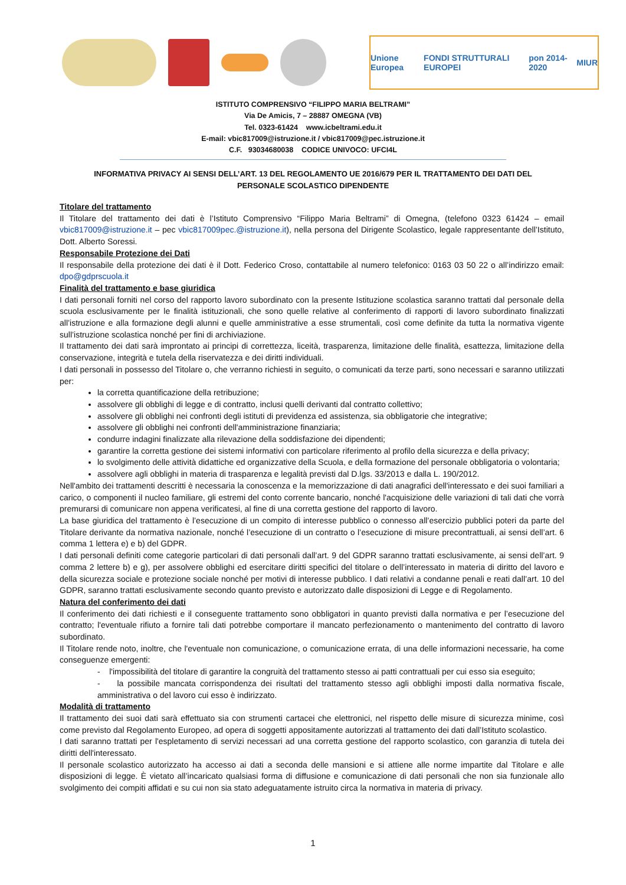Unione Europea FONDI STRUTTURALI EUROPEI pon 2014-2020 MIUR
ISTITUTO COMPRENSIVO “FILIPPO MARIA BELTRAMI”
Via De Amicis, 7 – 28887 OMEGNA (VB)
Tel. 0323-61424 www.icbeltrami.edu.it
E-mail: vbic817009@istruzione.it / vbic817009@pec.istruzione.it
C.F. 93034680038 CODICE UNIVOCO: UFCI4L
INFORMATIVA PRIVACY AI SENSI DELL’ART. 13 DEL REGOLAMENTO UE 2016/679 PER IL TRATTAMENTO DEI DATI DEL
PERSONALE SCOLASTICO DIPENDENTE
Titolare del trattamento
Il Titolare del trattamento dei dati è l’Istituto Comprensivo “Filippo Maria Beltrami” di Omegna, (telefono 0323 61424 – email vbic817009@istruzione.it – pec vbic817009pec.@istruzione.it), nella persona del Dirigente Scolastico, legale rappresentante dell’Istituto, Dott. Alberto Soressi.
Responsabile Protezione dei Dati
Il responsabile della protezione dei dati è il Dott. Federico Croso, contattabile al numero telefonico: 0163 03 50 22 o all’indirizzo email: dpo@gdprscuola.it
Finalità del trattamento e base giuridica
I dati personali forniti nel corso del rapporto lavoro subordinato con la presente Istituzione scolastica saranno trattati dal personale della scuola esclusivamente per le finalità istituzionali, che sono quelle relative al conferimento di rapporti di lavoro subordinato finalizzati all’istruzione e alla formazione degli alunni e quelle amministrative a esse strumentali, così come definite da tutta la normativa vigente sull’istruzione scolastica nonché per fini di archiviazione.
Il trattamento dei dati sarà improntato ai principi di correttezza, liceità, trasparenza, limitazione delle finalità, esattezza, limitazione della conservazione, integrità e tutela della riservatezza e dei diritti individuali.
I dati personali in possesso del Titolare o, che verranno richiesti in seguito, o comunicati da terze parti, sono necessari e saranno utilizzati per:
la corretta quantificazione della retribuzione;
assolvere gli obblighi di legge e di contratto, inclusi quelli derivanti dal contratto collettivo;
assolvere gli obblighi nei confronti degli istituti di previdenza ed assistenza, sia obbligatorie che integrative;
assolvere gli obblighi nei confronti dell'amministrazione finanziaria;
condurre indagini finalizzate alla rilevazione della soddisfazione dei dipendenti;
garantire la corretta gestione dei sistemi informativi con particolare riferimento al profilo della sicurezza e della privacy;
lo svolgimento delle attività didattiche ed organizzative della Scuola, e della formazione del personale obbligatoria o volontaria;
assolvere agli obblighi in materia di trasparenza e legalità previsti dal D.lgs. 33/2013 e dalla L. 190/2012.
Nell'ambito dei trattamenti descritti è necessaria la conoscenza e la memorizzazione di dati anagrafici dell'interessato e dei suoi familiari a carico, o componenti il nucleo familiare, gli estremi del conto corrente bancario, nonché l'acquisizione delle variazioni di tali dati che vorrà premurarsi di comunicare non appena verificatesi, al fine di una corretta gestione del rapporto di lavoro.
La base giuridica del trattamento è l’esecuzione di un compito di interesse pubblico o connesso all’esercizio pubblici poteri da parte del Titolare derivante da normativa nazionale, nonché l’esecuzione di un contratto o l’esecuzione di misure precontrattuali, ai sensi dell’art. 6 comma 1 lettera e) e b) del GDPR.
I dati personali definiti come categorie particolari di dati personali dall’art. 9 del GDPR saranno trattati esclusivamente, ai sensi dell’art. 9 comma 2 lettere b) e g), per assolvere obblighi ed esercitare diritti specifici del titolare o dell’interessato in materia di diritto del lavoro e della sicurezza sociale e protezione sociale nonché per motivi di interesse pubblico. I dati relativi a condanne penali e reati dall’art. 10 del GDPR, saranno trattati esclusivamente secondo quanto previsto e autorizzato dalle disposizioni di Legge e di Regolamento.
Natura del conferimento dei dati
Il conferimento dei dati richiesti e il conseguente trattamento sono obbligatori in quanto previsti dalla normativa e per l’esecuzione del contratto; l'eventuale rifiuto a fornire tali dati potrebbe comportare il mancato perfezionamento o mantenimento del contratto di lavoro subordinato.
Il Titolare rende noto, inoltre, che l'eventuale non comunicazione, o comunicazione errata, di una delle informazioni necessarie, ha come conseguenze emergenti:
- l'impossibilità del titolare di garantire la congruità del trattamento stesso ai patti contrattuali per cui esso sia eseguito;
- la possibile mancata corrispondenza dei risultati del trattamento stesso agli obblighi imposti dalla normativa fiscale, amministrativa o del lavoro cui esso è indirizzato.
Modalità di trattamento
Il trattamento dei suoi dati sarà effettuato sia con strumenti cartacei che elettronici, nel rispetto delle misure di sicurezza minime, così come previsto dal Regolamento Europeo, ad opera di soggetti appositamente autorizzati al trattamento dei dati dall’Istituto scolastico.
I dati saranno trattati per l'espletamento di servizi necessari ad una corretta gestione del rapporto scolastico, con garanzia di tutela dei diritti dell'interessato.
Il personale scolastico autorizzato ha accesso ai dati a seconda delle mansioni e si attiene alle norme impartite dal Titolare e alle disposizioni di legge. È vietato all’incaricato qualsiasi forma di diffusione e comunicazione di dati personali che non sia funzionale allo svolgimento dei compiti affidati e su cui non sia stato adeguatamente istruito circa la normativa in materia di privacy.
1